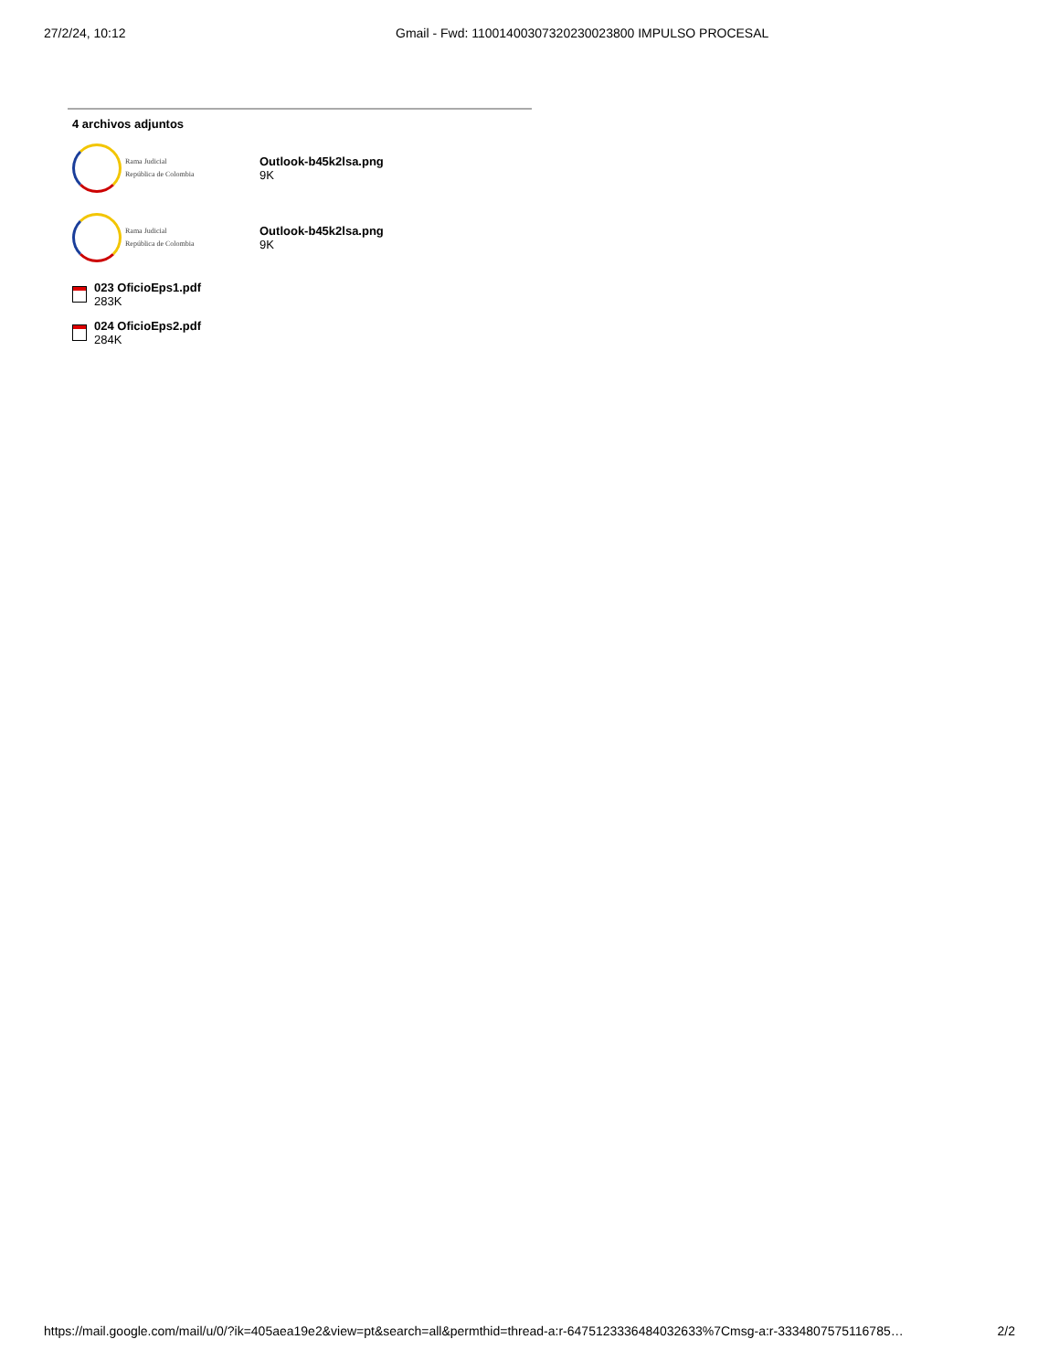27/2/24, 10:12 Gmail - Fwd: 11001400307320230023800 IMPULSO PROCESAL
4 archivos adjuntos
Rama Judicial
República de Colombia
Outlook-b45k2lsa.png
9K
Rama Judicial
República de Colombia
Outlook-b45k2lsa.png
9K
023 OficioEps1.pdf
283K
024 OficioEps2.pdf
284K
https://mail.google.com/mail/u/0/?ik=405aea19e2&view=pt&search=all&permthid=thread-a:r-6475123336484032633%7Cmsg-a:r-3334807575116785… 2/2